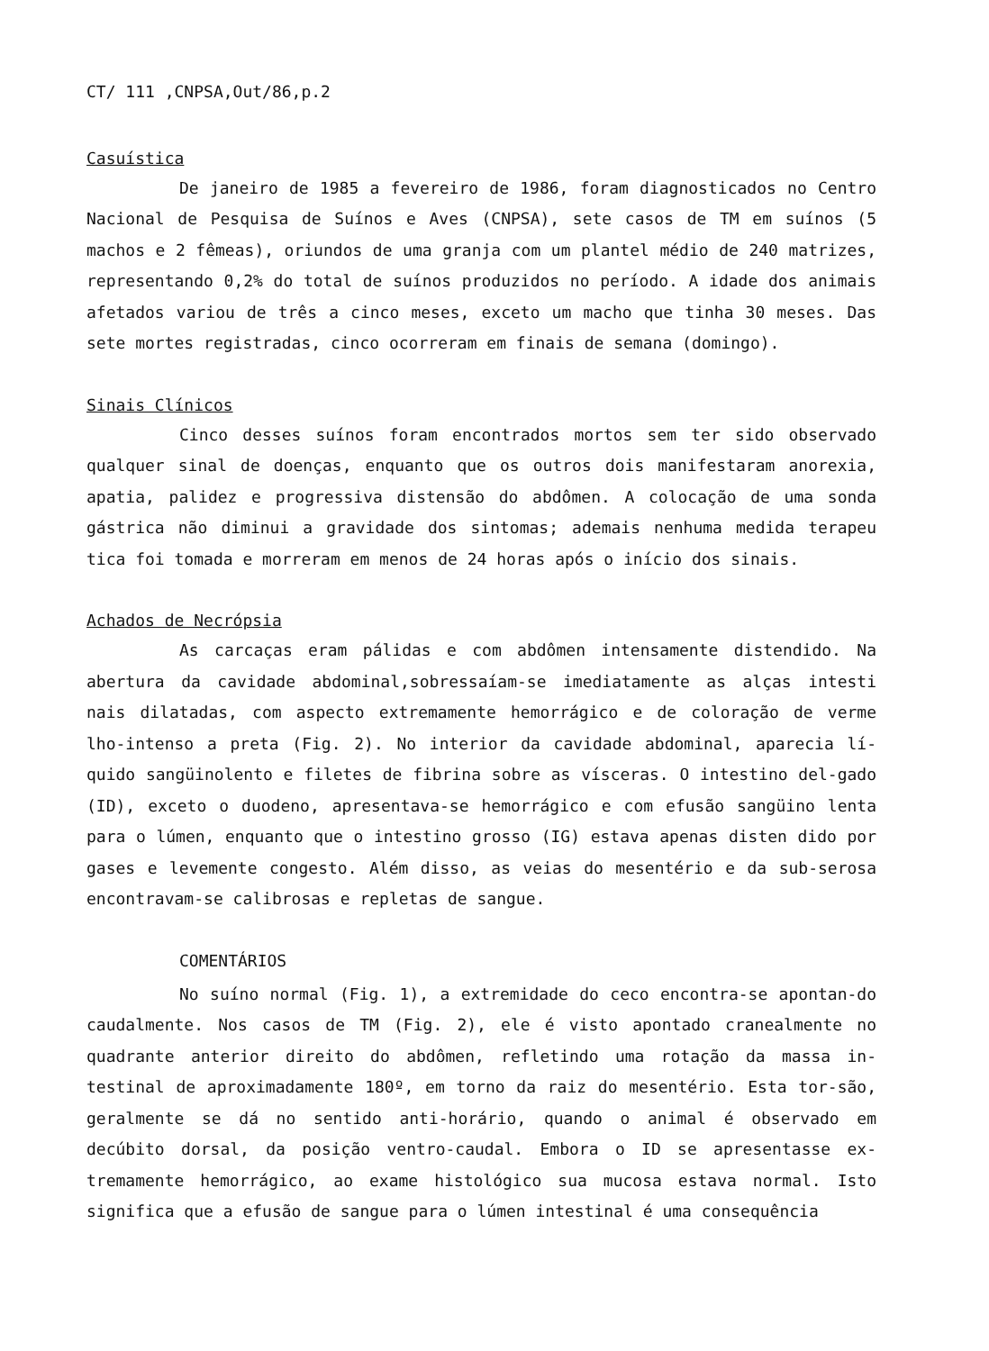CT/ 111 ,CNPSA,Out/86,p.2
Casuística
De janeiro de 1985 a fevereiro de 1986, foram diagnosticados no Centro Nacional de Pesquisa de Suínos e Aves (CNPSA), sete casos de TM em suínos (5 machos e 2 fêmeas), oriundos de uma granja com um plantel médio de 240 matrizes, representando 0,2% do total de suínos produzidos no período. A idade dos animais afetados variou de três a cinco meses, exceto um macho que tinha 30 meses. Das sete mortes registradas, cinco ocorreram em finais de semana (domingo).
Sinais Clínicos
Cinco desses suínos foram encontrados mortos sem ter sido observado qualquer sinal de doenças, enquanto que os outros dois manifestaram anorexia, apatia, palidez e progressiva distensão do abdômen. A colocação de uma sonda gástrica não diminui a gravidade dos sintomas; ademais nenhuma medida terapeu tica foi tomada e morreram em menos de 24 horas após o início dos sinais.
Achados de Necrópsia
As carcaças eram pálidas e com abdômen intensamente distendido. Na abertura da cavidade abdominal,sobressaíam-se imediatamente as alças intesti nais dilatadas, com aspecto extremamente hemorrágico e de coloração de verme lho-intenso a preta (Fig. 2). No interior da cavidade abdominal, aparecia lí-quido sangüinolento e filetes de fibrina sobre as vísceras. O intestino del-gado (ID), exceto o duodeno, apresentava-se hemorrágico e com efusão sangüino lenta para o lúmen, enquanto que o intestino grosso (IG) estava apenas disten dido por gases e levemente congesto. Além disso, as veias do mesentério e da sub-serosa encontravam-se calibrosas e repletas de sangue.
COMENTÁRIOS
No suíno normal (Fig. 1), a extremidade do ceco encontra-se apontan-do caudalmente. Nos casos de TM (Fig. 2), ele é visto apontado cranealmente no quadrante anterior direito do abdômen, refletindo uma rotação da massa in-testinal de aproximadamente 180º, em torno da raiz do mesentério. Esta tor-são, geralmente se dá no sentido anti-horário, quando o animal é observado em decúbito dorsal, da posição ventro-caudal. Embora o ID se apresentasse ex-tremamente hemorrágico, ao exame histológico sua mucosa estava normal. Isto significa que a efusão de sangue para o lúmen intestinal é uma consequência